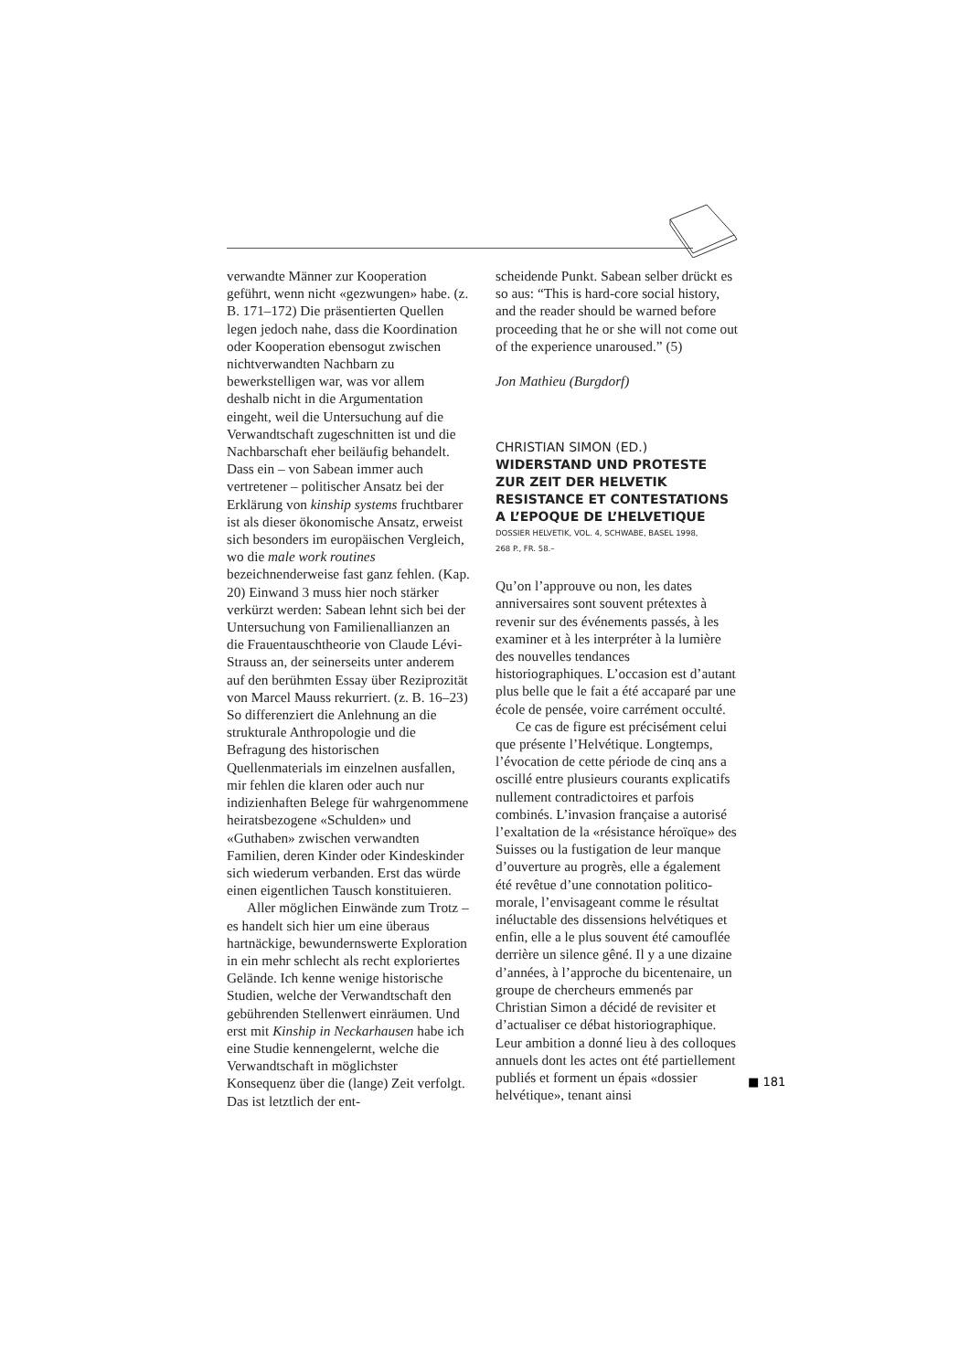verwandte Männer zur Kooperation geführt, wenn nicht «gezwungen» habe. (z. B. 171–172) Die präsentierten Quellen legen jedoch nahe, dass die Koordination oder Kooperation ebensogut zwischen nichtverwandten Nachbarn zu bewerkstelligen war, was vor allem deshalb nicht in die Argumentation eingeht, weil die Untersuchung auf die Verwandtschaft zugeschnitten ist und die Nachbarschaft eher beiläufig behandelt. Dass ein – von Sabean immer auch vertretener – politischer Ansatz bei der Erklärung von kinship systems fruchtbarer ist als dieser ökonomische Ansatz, erweist sich besonders im europäischen Vergleich, wo die male work routines bezeichnenderweise fast ganz fehlen. (Kap. 20) Einwand 3 muss hier noch stärker verkürzt werden: Sabean lehnt sich bei der Untersuchung von Familienallianzen an die Frauentauschtheorie von Claude Lévi-Strauss an, der seinerseits unter anderem auf den berühmten Essay über Reziprozität von Marcel Mauss rekurriert. (z. B. 16–23) So differenziert die Anlehnung an die strukturale Anthropologie und die Befragung des historischen Quellenmaterials im einzelnen ausfallen, mir fehlen die klaren oder auch nur indizienhaften Belege für wahrgenommene heiratsbezogene «Schulden» und «Guthaben» zwischen verwandten Familien, deren Kinder oder Kindeskinder sich wiederum verbanden. Erst das würde einen eigentlichen Tausch konstituieren.
Aller möglichen Einwände zum Trotz – es handelt sich hier um eine überaus hartnäckige, bewundernswerte Exploration in ein mehr schlecht als recht exploriertes Gelände. Ich kenne wenige historische Studien, welche der Verwandtschaft den gebührenden Stellenwert einräumen. Und erst mit Kinship in Neckarhausen habe ich eine Studie kennengelernt, welche die Verwandtschaft in möglichster Konsequenz über die (lange) Zeit verfolgt. Das ist letztlich der ent-
scheidende Punkt. Sabean selber drückt es so aus: “This is hard-core social history, and the reader should be warned before proceeding that he or she will not come out of the experience unaroused.” (5)
Jon Mathieu (Burgdorf)
CHRISTIAN SIMON (ED.)
WIDERSTAND UND PROTESTE
ZUR ZEIT DER HELVETIK
RESISTANCE ET CONTESTATIONS
A L’EPOQUE DE L’HELVETIQUE
DOSSIER HELVETIK, VOL. 4, SCHWABE, BASEL 1998,
268 P., FR. 58.–
Qu’on l’approuve ou non, les dates anniversaires sont souvent prétextes à revenir sur des événements passés, à les examiner et à les interpréter à la lumière des nouvelles tendances historiographiques. L’occasion est d’autant plus belle que le fait a été accaparé par une école de pensée, voire carrément occulté.
Ce cas de figure est précisément celui que présente l’Helvétique. Longtemps, l’évocation de cette période de cinq ans a oscillé entre plusieurs courants explicatifs nullement contradictoires et parfois combinés. L’invasion française a autorisé l’exaltation de la «résistance héroïque» des Suisses ou la fustigation de leur manque d’ouverture au progrès, elle a également été revêtue d’une connotation politico-morale, l’envisageant comme le résultat inéluctable des dissensions helvétiques et enfin, elle a le plus souvent été camouflée derrière un silence gêné. Il y a une dizaine d’années, à l’approche du bicentenaire, un groupe de chercheurs emmenés par Christian Simon a décidé de revisiter et d’actualiser ce débat historiographique. Leur ambition a donné lieu à des colloques annuels dont les actes ont été partiellement publiés et forment un épais «dossier helvétique», tenant ainsi
■ 181